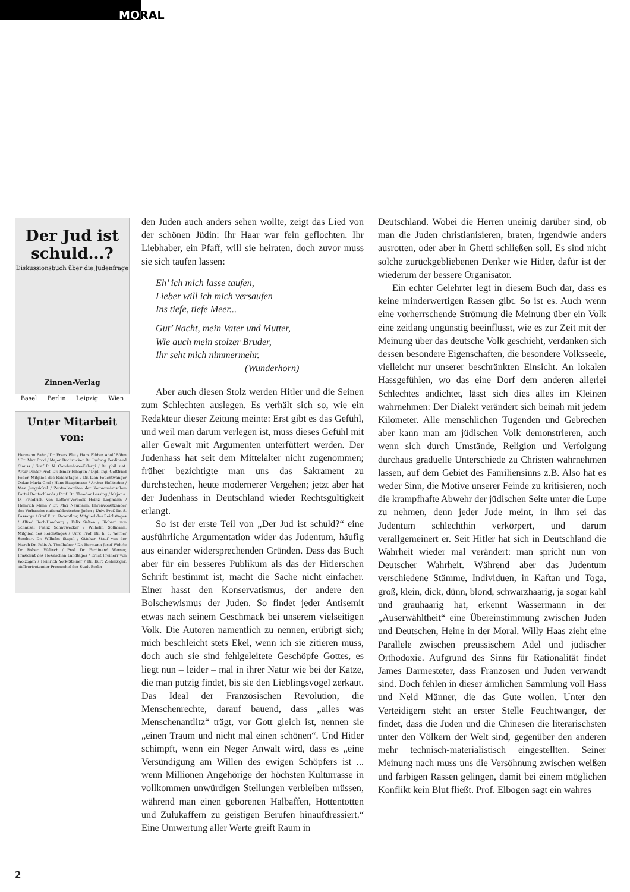MORAL
Der Jud ist schuld...?
Diskussionsbuch über die Judenfrage
Zinnen-Verlag
Basel Berlin Leipzig Wien
Unter Mitarbeit von:
Hermann Bahr / Dr. Franz Blei / Hans Blüher Adolf Böhm / Dr. Max Brod / Major Buchrucker Dr. Ludwig Ferdinand Clauss / Graf R. N. Coudenhove-Kalergi / Dr. phil. nat. Artur Dinter Prof. Dr. Ismar Elbogen / Dipl. Ing. Gottfried Feder, Mitglied des Reichstages / Dr. Lion Feuchtwanger Oskar Maria Graf / Hans Hauptmann / Arthur Holitscher / Max Jungnickel / Zentralkomitee der Kommunistischen Partei Deutschlands / Prof. Dr. Theodor Lessing / Major a. D. Friedrich von Lettow-Vorbeck Heinz Liepmann / Heinrich Mann / Dr. Max Naumann, Ehrenvorsitzender des Verbandes nationaldeutscher Juden / Univ. Prof. Dr. S. Passarge / Graf E. zu Reventlow, Mitglied des Reichstages / Alfred Roth-Hamburg / Felix Salten / Richard von Schaukal Franz Schauwecker / Wilhelm Sollmann, Mitglied des Reichstages / Univ. Prof. Dr. h. c. Werner Sombart Dr. Wilhelm Stapel / Ottokar Stauf von der March Dr. Felix A. Theilhaber / Dr. Hermann Josef Wehrle Dr. Robert Weltsch / Prof. Dr. Ferdinand Werner, Präsident des Hessischen Landtages / Ernst Freiherr von Wolzogen / Heinrich York-Steiner / Dr. Kurt Zielenziger, stellvertretender Pressechef der Stadt Berlin
den Juden auch anders sehen wollte, zeigt das Lied von der schönen Jüdin: Ihr Haar war fein geflochten. Ihr Liebhaber, ein Pfaff, will sie heiraten, doch zuvor muss sie sich taufen lassen:
Eh’ ich mich lasse taufen,
Lieber will ich mich versaufen
Ins tiefe, tiefe Meer...
Gut’ Nacht, mein Vater und Mutter,
Wie auch mein stolzer Bruder,
Ihr seht mich nimmermehr.
(Wunderhorn)
Aber auch diesen Stolz werden Hitler und die Seinen zum Schlechten auslegen. Es verhält sich so, wie ein Redakteur dieser Zeitung meinte: Erst gibt es das Gefühl, und weil man darum verlegen ist, muss dieses Gefühl mit aller Gewalt mit Argumenten unterfüttert werden. Der Judenhass hat seit dem Mittelalter nicht zugenommen; früher bezichtigte man uns das Sakrament zu durchstechen, heute modernerer Vergehen; jetzt aber hat der Judenhass in Deutschland wieder Rechtsgültigkeit erlangt.
So ist der erste Teil von „Der Jud ist schuld?“ eine ausführliche Argumentation wider das Judentum, häufig aus einander widersprechenden Gründen. Dass das Buch aber für ein besseres Publikum als das der Hitlerschen Schrift bestimmt ist, macht die Sache nicht einfacher. Einer hasst den Konservatismus, der andere den Bolschewismus der Juden. So findet jeder Antisemit etwas nach seinem Geschmack bei unserem vielseitigen Volk. Die Autoren namentlich zu nennen, erübrigt sich; mich beschleicht stets Ekel, wenn ich sie zitieren muss, doch auch sie sind fehlgeleitete Geschöpfe Gottes, es liegt nun – leider – mal in ihrer Natur wie bei der Katze, die man putzig findet, bis sie den Lieblingsvogel zerkaut. Das Ideal der Französischen Revolution, die Menschenrechte, darauf bauend, dass „alles was Menschenantlitz“ trägt, vor Gott gleich ist, nennen sie „einen Traum und nicht mal einen schönen“. Und Hitler schimpft, wenn ein Neger Anwalt wird, dass es „eine Versündigung am Willen des ewigen Schöpfers ist ... wenn Millionen Angehörige der höchsten Kulturrasse in vollkommen unwürdigen Stellungen verbleiben müssen, während man einen geborenen Halbaffen, Hottentotten und Zulukaffern zu geistigen Berufen hinaufdressiert.“ Eine Umwertung aller Werte greift Raum in
Deutschland. Wobei die Herren uneinig darüber sind, ob man die Juden christianisieren, braten, irgendwie anders ausrotten, oder aber in Ghetti schließen soll. Es sind nicht solche zurückgebliebenen Denker wie Hitler, dafür ist der wiederum der bessere Organisator.
Ein echter Gelehrter legt in diesem Buch dar, dass es keine minderwertigen Rassen gibt. So ist es. Auch wenn eine vorherrschende Strömung die Meinung über ein Volk eine zeitlang ungünstig beeinflusst, wie es zur Zeit mit der Meinung über das deutsche Volk geschieht, verdanken sich dessen besondere Eigenschaften, die besondere Volksseele, vielleicht nur unserer beschränkten Einsicht. An lokalen Hassgefühlen, wo das eine Dorf dem anderen allerlei Schlechtes andichtet, lässt sich dies alles im Kleinen wahrnehmen: Der Dialekt verändert sich beinah mit jedem Kilometer. Alle menschlichen Tugenden und Gebrechen aber kann man am jüdischen Volk demonstrieren, auch wenn sich durch Umstände, Religion und Verfolgung durchaus graduelle Unterschiede zu Christen wahrnehmen lassen, auf dem Gebiet des Familiensinns z.B. Also hat es weder Sinn, die Motive unserer Feinde zu kritisieren, noch die krampfhafte Abwehr der jüdischen Seite unter die Lupe zu nehmen, denn jeder Jude meint, in ihm sei das Judentum schlechthin verkörpert, und darum verallgemeinert er. Seit Hitler hat sich in Deutschland die Wahrheit wieder mal verändert: man spricht nun von Deutscher Wahrheit. Während aber das Judentum verschiedene Stämme, Individuen, in Kaftan und Toga, groß, klein, dick, dünn, blond, schwarzhaarig, ja sogar kahl und grauhaarig hat, erkennt Wassermann in der „Auserwähltheit“ eine Übereinstimmung zwischen Juden und Deutschen, Heine in der Moral. Willy Haas zieht eine Parallele zwischen preussischem Adel und jüdischer Orthodoxie. Aufgrund des Sinns für Rationalität findet James Darmesteter, dass Franzosen und Juden verwandt sind. Doch fehlen in dieser ärmlichen Sammlung voll Hass und Neid Männer, die das Gute wollen. Unter den Verteidigern steht an erster Stelle Feuchtwanger, der findet, dass die Juden und die Chinesen die literarischsten unter den Völkern der Welt sind, gegenüber den anderen mehr technisch-materialistisch eingestellten. Seiner Meinung nach muss uns die Versöhnung zwischen weißen und farbigen Rassen gelingen, damit bei einem möglichen Konflikt kein Blut fließt. Prof. Elbogen sagt ein wahres
2